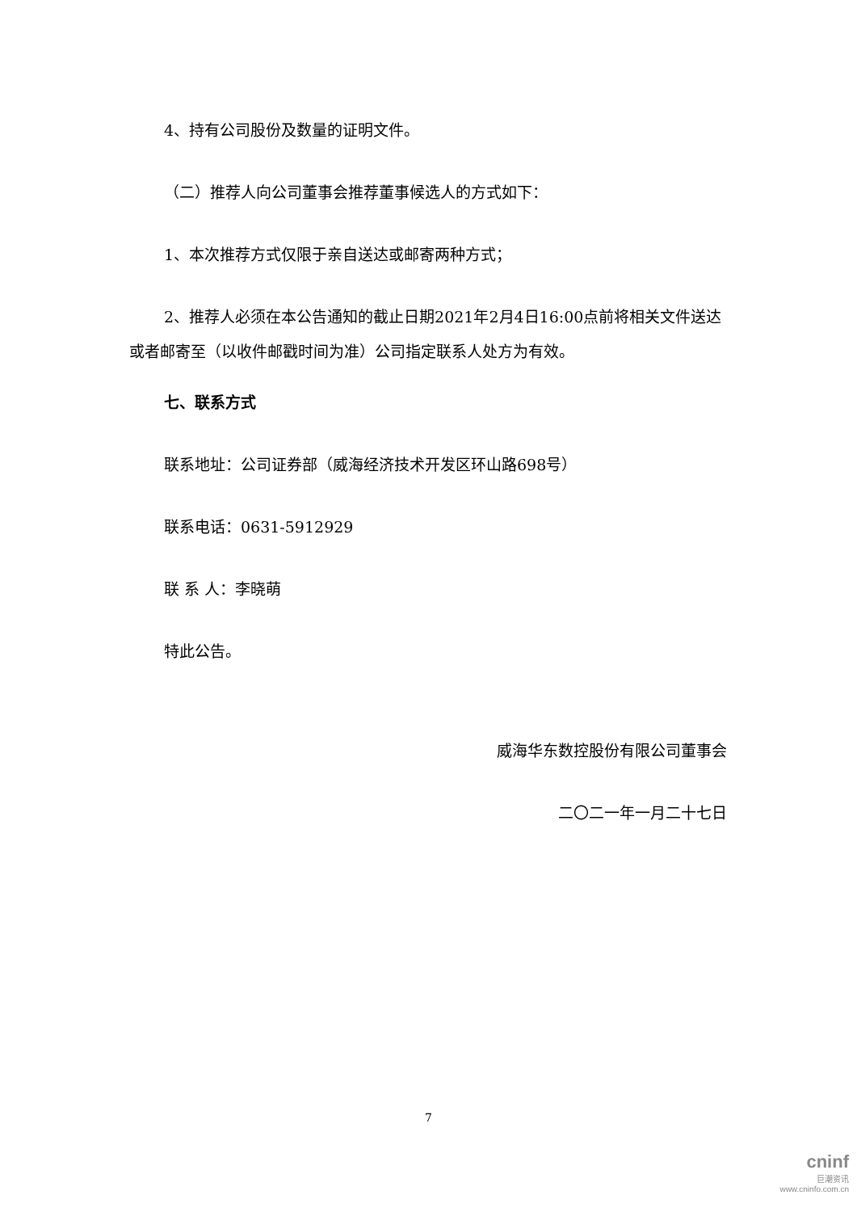4、持有公司股份及数量的证明文件。
（二）推荐人向公司董事会推荐董事候选人的方式如下：
1、本次推荐方式仅限于亲自送达或邮寄两种方式；
2、推荐人必须在本公告通知的截止日期2021年2月4日16:00点前将相关文件送达或者邮寄至（以收件邮戳时间为准）公司指定联系人处方为有效。
七、联系方式
联系地址：公司证券部（威海经济技术开发区环山路698号）
联系电话：0631-5912929
联 系 人：李晓萌
特此公告。
威海华东数控股份有限公司董事会
二〇二一年一月二十七日
7
cninf
巨潮资讯
www.cninfo.com.cn